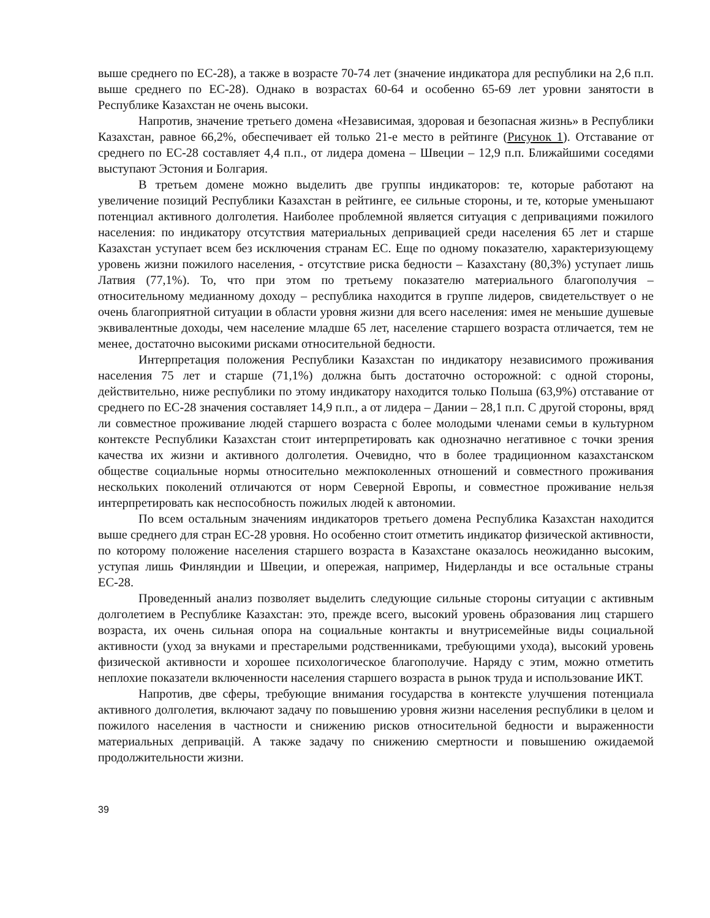выше среднего по ЕС-28), а также в возрасте 70-74 лет (значение индикатора для республики на 2,6 п.п. выше среднего по ЕС-28). Однако в возрастах 60-64 и особенно 65-69 лет уровни занятости в Республике Казахстан не очень высоки.
Напротив, значение третьего домена «Независимая, здоровая и безопасная жизнь» в Республики Казахстан, равное 66,2%, обеспечивает ей только 21-е место в рейтинге (Рисунок 1). Отставание от среднего по ЕС-28 составляет 4,4 п.п., от лидера домена – Швеции – 12,9 п.п. Ближайшими соседями выступают Эстония и Болгария.
В третьем домене можно выделить две группы индикаторов: те, которые работают на увеличение позиций Республики Казахстан в рейтинге, ее сильные стороны, и те, которые уменьшают потенциал активного долголетия. Наиболее проблемной является ситуация с депривациями пожилого населения: по индикатору отсутствия материальных депривацией среди населения 65 лет и старше Казахстан уступает всем без исключения странам ЕС. Еще по одному показателю, характеризующему уровень жизни пожилого населения, - отсутствие риска бедности – Казахстану (80,3%) уступает лишь Латвия (77,1%). То, что при этом по третьему показателю материального благополучия – относительному медианному доходу – республика находится в группе лидеров, свидетельствует о не очень благоприятной ситуации в области уровня жизни для всего населения: имея не меньшие душевые эквивалентные доходы, чем население младше 65 лет, население старшего возраста отличается, тем не менее, достаточно высокими рисками относительной бедности.
Интерпретация положения Республики Казахстан по индикатору независимого проживания населения 75 лет и старше (71,1%) должна быть достаточно осторожной: с одной стороны, действительно, ниже республики по этому индикатору находится только Польша (63,9%) отставание от среднего по ЕС-28 значения составляет 14,9 п.п., а от лидера – Дании – 28,1 п.п. С другой стороны, вряд ли совместное проживание людей старшего возраста с более молодыми членами семьи в культурном контексте Республики Казахстан стоит интерпретировать как однозначно негативное с точки зрения качества их жизни и активного долголетия. Очевидно, что в более традиционном казахстанском обществе социальные нормы относительно межпоколенных отношений и совместного проживания нескольких поколений отличаются от норм Северной Европы, и совместное проживание нельзя интерпретировать как неспособность пожилых людей к автономии.
По всем остальным значениям индикаторов третьего домена Республика Казахстан находится выше среднего для стран ЕС-28 уровня. Но особенно стоит отметить индикатор физической активности, по которому положение населения старшего возраста в Казахстане оказалось неожиданно высоким, уступая лишь Финляндии и Швеции, и опережая, например, Нидерланды и все остальные страны ЕС-28.
Проведенный анализ позволяет выделить следующие сильные стороны ситуации с активным долголетием в Республике Казахстан: это, прежде всего, высокий уровень образования лиц старшего возраста, их очень сильная опора на социальные контакты и внутрисемейные виды социальной активности (уход за внуками и престарелыми родственниками, требующими ухода), высокий уровень физической активности и хорошее психологическое благополучие. Наряду с этим, можно отметить неплохие показатели включенности населения старшего возраста в рынок труда и использование ИКТ.
Напротив, две сферы, требующие внимания государства в контексте улучшения потенциала активного долголетия, включают задачу по повышению уровня жизни населения республики в целом и пожилого населения в частности и снижению рисков относительной бедности и выраженности материальных депривацій. А также задачу по снижению смертности и повышению ожидаемой продолжительности жизни.
39